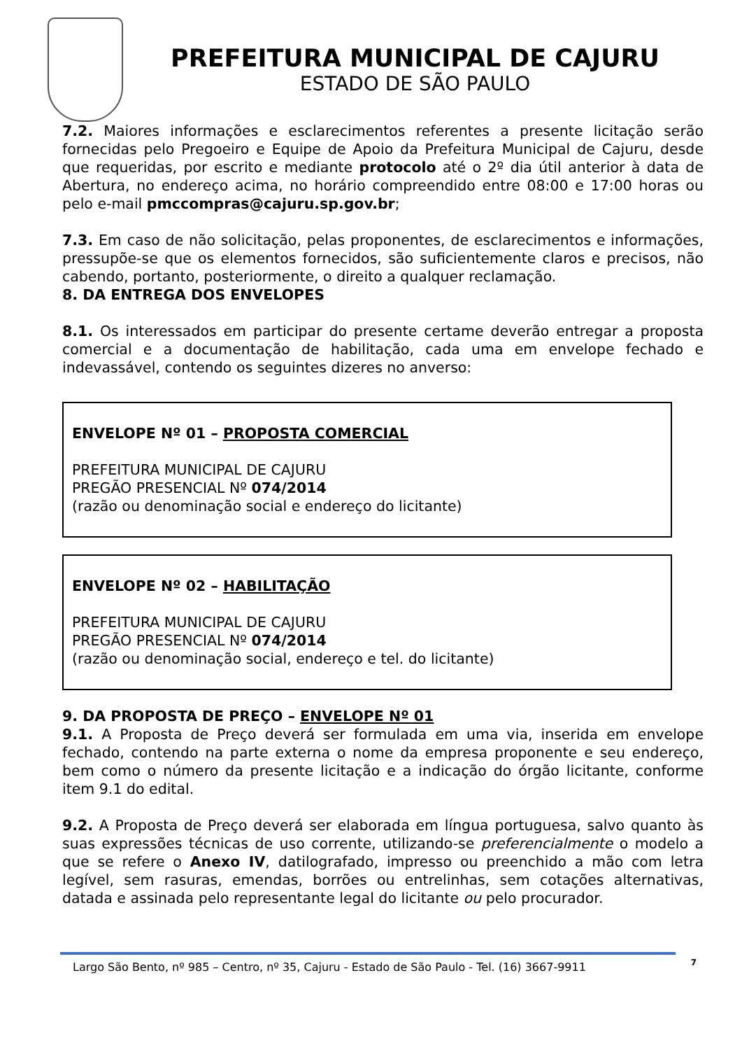PREFEITURA MUNICIPAL DE CAJURU
ESTADO DE SÃO PAULO
7.2. Maiores informações e esclarecimentos referentes a presente licitação serão fornecidas pelo Pregoeiro e Equipe de Apoio da Prefeitura Municipal de Cajuru, desde que requeridas, por escrito e mediante protocolo até o 2º dia útil anterior à data de Abertura, no endereço acima, no horário compreendido entre 08:00 e 17:00 horas ou pelo e-mail pmccompras@cajuru.sp.gov.br;
7.3. Em caso de não solicitação, pelas proponentes, de esclarecimentos e informações, pressupõe-se que os elementos fornecidos, são suficientemente claros e precisos, não cabendo, portanto, posteriormente, o direito a qualquer reclamação.
8. DA ENTREGA DOS ENVELOPES
8.1. Os interessados em participar do presente certame deverão entregar a proposta comercial e a documentação de habilitação, cada uma em envelope fechado e indevassável, contendo os seguintes dizeres no anverso:
ENVELOPE Nº 01 – PROPOSTA COMERCIAL
PREFEITURA MUNICIPAL DE CAJURU
PREGÃO PRESENCIAL Nº 074/2014
(razão ou denominação social e endereço do licitante)
ENVELOPE Nº 02 – HABILITAÇÃO
PREFEITURA MUNICIPAL DE CAJURU
PREGÃO PRESENCIAL Nº 074/2014
(razão ou denominação social, endereço e tel. do licitante)
9. DA PROPOSTA DE PREÇO – ENVELOPE Nº 01
9.1. A Proposta de Preço deverá ser formulada em uma via, inserida em envelope fechado, contendo na parte externa o nome da empresa proponente e seu endereço, bem como o número da presente licitação e a indicação do órgão licitante, conforme item 9.1 do edital.
9.2. A Proposta de Preço deverá ser elaborada em língua portuguesa, salvo quanto às suas expressões técnicas de uso corrente, utilizando-se preferencialmente o modelo a que se refere o Anexo IV, datilografado, impresso ou preenchido a mão com letra legível, sem rasuras, emendas, borrões ou entrelinhas, sem cotações alternativas, datada e assinada pelo representante legal do licitante ou pelo procurador.
Largo São Bento, nº 985 – Centro, nº 35, Cajuru - Estado de São Paulo - Tel. (16) 3667-9911
7